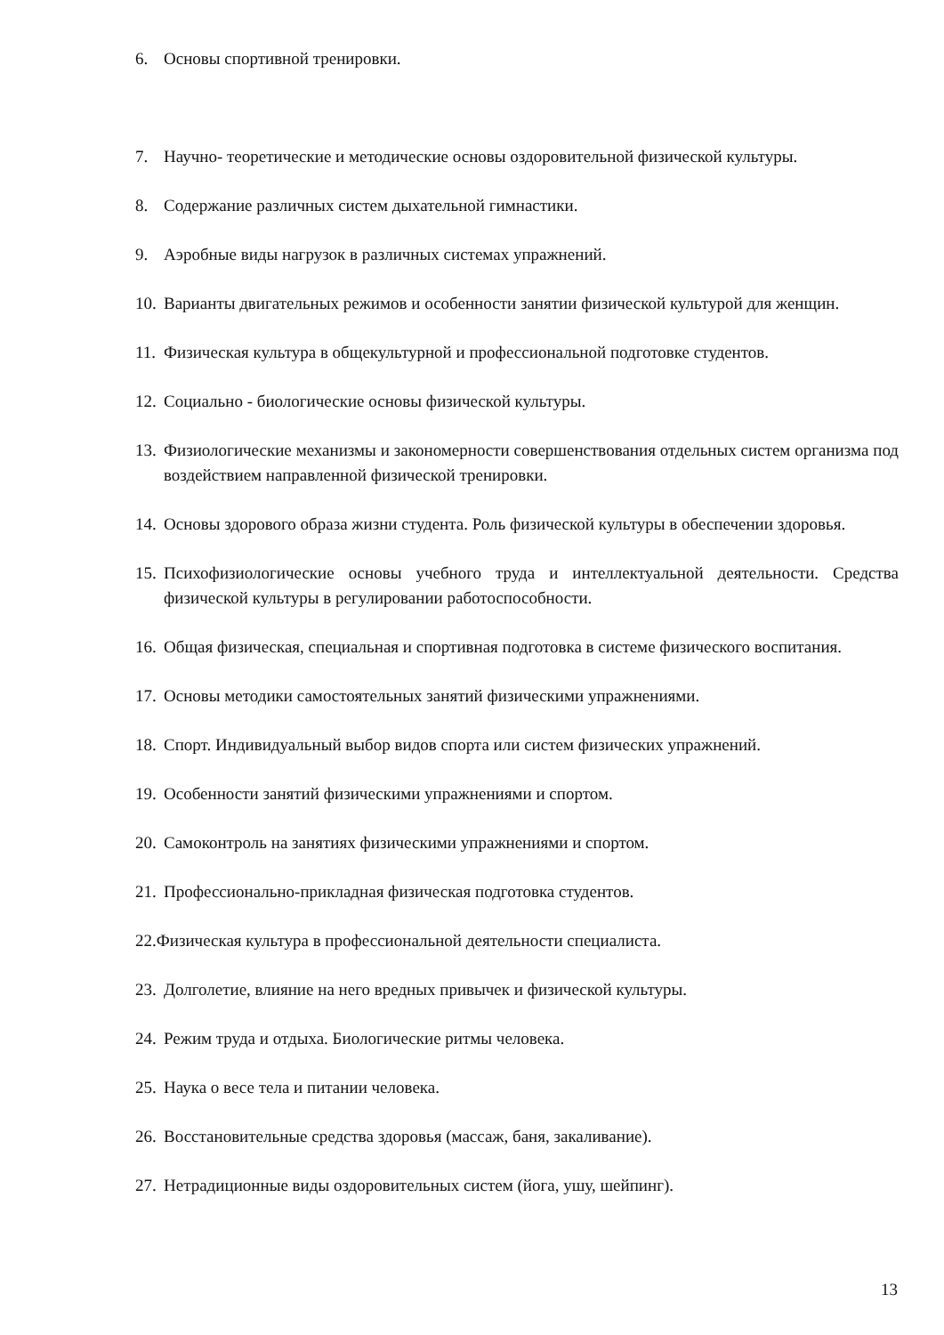6. Основы спортивной тренировки.
7. Научно- теоретические и методические основы оздоровительной физической культуры.
8. Содержание различных систем дыхательной гимнастики.
9. Аэробные виды нагрузок в различных системах упражнений.
10. Варианты двигательных режимов и особенности занятии физической культурой для женщин.
11. Физическая культура в общекультурной и профессиональной подготовке студентов.
12. Социально - биологические основы физической культуры.
13. Физиологические механизмы и закономерности совершенствования отдельных систем организма под воздействием направленной физической тренировки.
14. Основы здорового образа жизни студента. Роль физической культуры в обеспечении здоровья.
15. Психофизиологические основы учебного труда и интеллектуальной деятельности. Средства физической культуры в регулировании работоспособности.
16. Общая физическая, специальная и спортивная подготовка в системе физического воспитания.
17. Основы методики самостоятельных занятий физическими упражнениями.
18. Спорт. Индивидуальный выбор видов спорта или систем физических упражнений.
19. Особенности занятий физическими упражнениями и спортом.
20. Самоконтроль на занятиях физическими упражнениями и спортом.
21. Профессионально-прикладная физическая подготовка студентов.
22.Физическая культура в профессиональной деятельности специалиста.
23. Долголетие, влияние на него вредных привычек и физической культуры.
24. Режим труда и отдыха. Биологические ритмы человека.
25. Наука о весе тела и питании человека.
26. Восстановительные средства здоровья (массаж, баня, закаливание).
27. Нетрадиционные виды оздоровительных систем (йога, ушу, шейпинг).
13